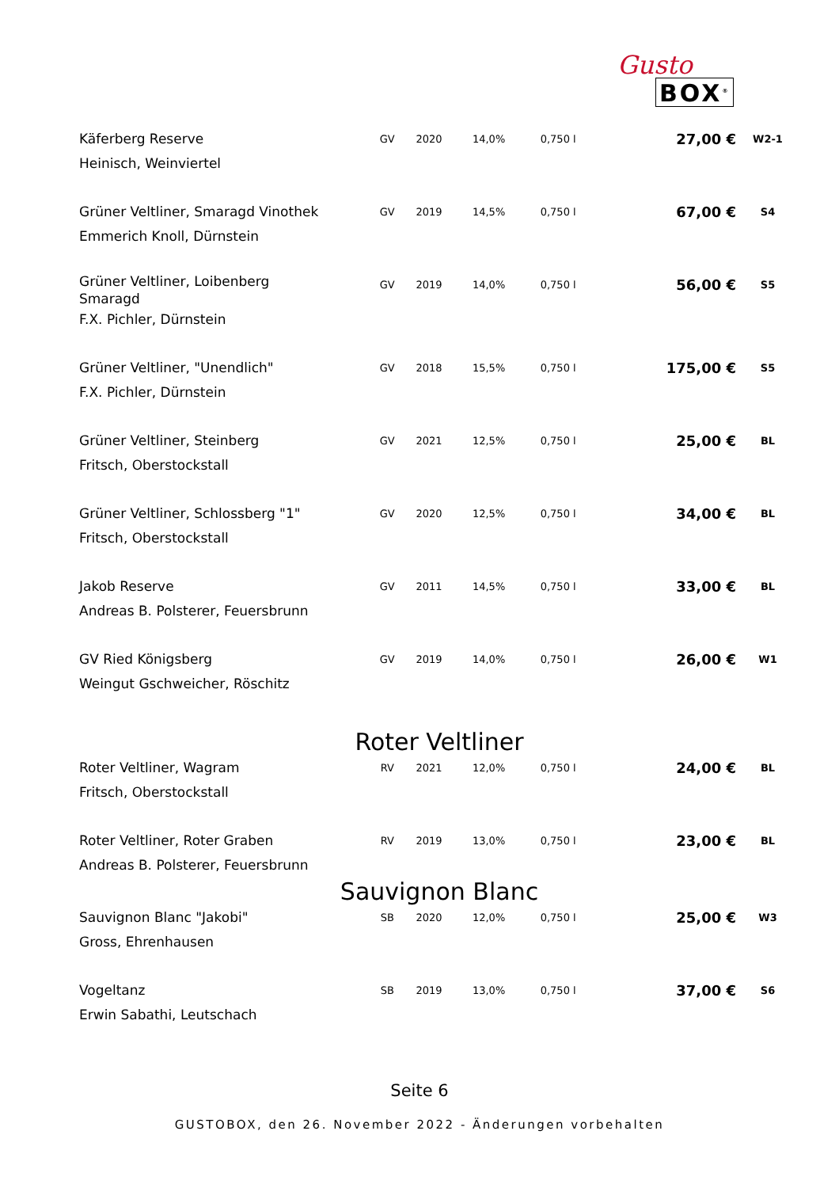Gusto
BOX<sup>®</sup>
| Käferberg Reserve Heinisch, Weinviertel | GV | 2020 | 14,0% | 0,750 l | 27,00 € | W2-1 |
| Grüner Veltliner, Smaragd Vinothek Emmerich Knoll, Dürnstein | GV | 2019 | 14,5% | 0,750 l | 67,00 € | S4 |
| Grüner Veltliner, Loibenberg Smaragd F.X. Pichler, Dürnstein | GV | 2019 | 14,0% | 0,750 l | 56,00 € | S5 |
| Grüner Veltliner, "Unendlich" F.X. Pichler, Dürnstein | GV | 2018 | 15,5% | 0,750 l | 175,00 € | S5 |
| Grüner Veltliner, Steinberg Fritsch, Oberstockstall | GV | 2021 | 12,5% | 0,750 l | 25,00 € | BL |
| Grüner Veltliner, Schlossberg "1" Fritsch, Oberstockstall | GV | 2020 | 12,5% | 0,750 l | 34,00 € | BL |
| Jakob Reserve Andreas B. Polsterer, Feuersbrunn | GV | 2011 | 14,5% | 0,750 l | 33,00 € | BL |
| GV Ried Königsberg Weingut Gschweicher, Röschitz | GV | 2019 | 14,0% | 0,750 l | 26,00 € | W1 |
| Roter Veltliner | | | | | | |
| Roter Veltliner, Wagram Fritsch, Oberstockstall | RV | 2021 | 12,0% | 0,750 l | 24,00 € | BL |
| Roter Veltliner, Roter Graben Andreas B. Polsterer, Feuersbrunn | RV | 2019 | 13,0% | 0,750 l | 23,00 € | BL |
| Sauvignon Blanc | | | | | | |
| Sauvignon Blanc "Jakobi" Gross, Ehrenhausen | SB | 2020 | 12,0% | 0,750 l | 25,00 € | W3 |
| Vogeltanz Erwin Sabathi, Leutschach | SB | 2019 | 13,0% | 0,750 l | 37,00 € | S6 |
Seite 6
GUSTOBOX, den 26. November 2022 - Änderungen vorbehalten